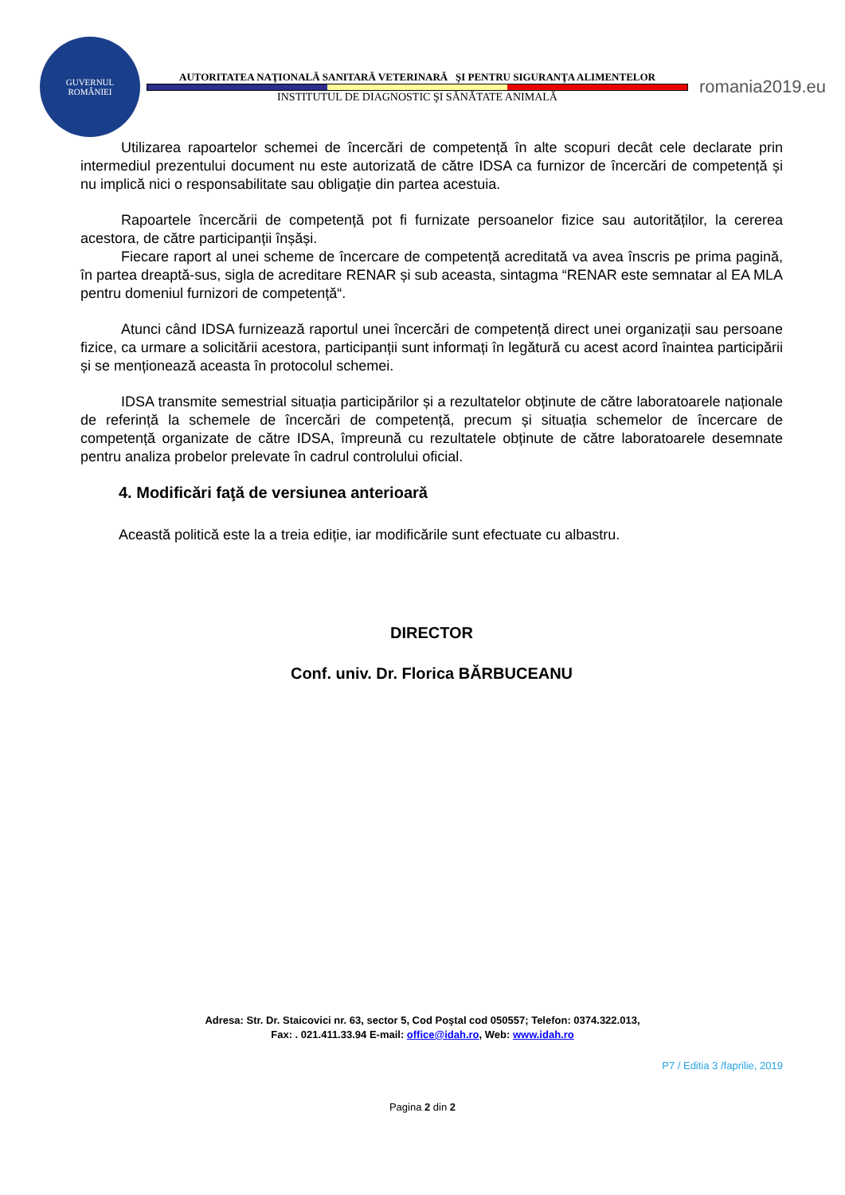GUVERNUL
ROMÂNIEI
AUTORITATEA NAŢIONALĂ SANITARĂ VETERINARĂ ŞI PENTRU SIGURANŢA ALIMENTELOR
INSTITUTUL DE DIAGNOSTIC ŞI SĂNĂTATE ANIMALĂ
romania2019.eu
Utilizarea rapoartelor schemei de încercări de competență în alte scopuri decât cele declarate prin intermediul prezentului document nu este autorizată de către IDSA ca furnizor de încercări de competență și nu implică nici o responsabilitate sau obligație din partea acestuia.
Rapoartele încercării de competență pot fi furnizate persoanelor fizice sau autorităților, la cererea acestora, de către participanții înșăși.
Fiecare raport al unei scheme de încercare de competență acreditată va avea înscris pe prima pagină, în partea dreaptă-sus, sigla de acreditare RENAR și sub aceasta, sintagma “RENAR este semnatar al EA MLA pentru domeniul furnizori de competență“.
Atunci când IDSA furnizează raportul unei încercări de competență direct unei organizații sau persoane fizice, ca urmare a solicitării acestora, participanții sunt informați în legătură cu acest acord înaintea participării și se menționează aceasta în protocolul schemei.
IDSA transmite semestrial situația participărilor și a rezultatelor obținute de către laboratoarele naționale de referință la schemele de încercări de competență, precum și situația schemelor de încercare de competență organizate de către IDSA, împreună cu rezultatele obținute de către laboratoarele desemnate pentru analiza probelor prelevate în cadrul controlului oficial.
4. Modificări faţă de versiunea anterioară
Această politică este la a treia ediție, iar modificările sunt efectuate cu albastru.
DIRECTOR
Conf. univ. Dr. Florica BĂRBUCEANU
Adresa: Str. Dr. Staicovici nr. 63, sector 5, Cod Poştal cod 050557; Telefon: 0374.322.013,
Fax: . 021.411.33.94 E-mail: office@idah.ro, Web: www.idah.ro
P7 / Editia 3 /faprilie, 2019
Pagina 2 din 2